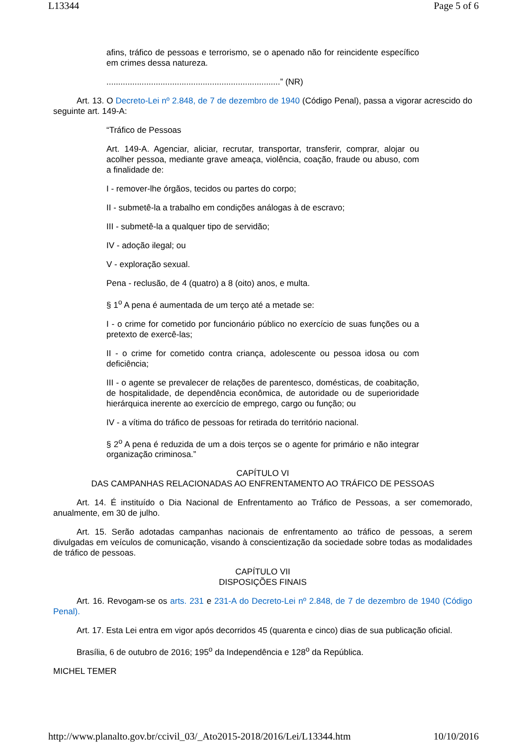L13344 Page 5 of 6
afins, tráfico de pessoas e terrorismo, se o apenado não for reincidente específico em crimes dessa natureza.
..........................................................................” (NR)
Art. 13. O Decreto-Lei nº 2.848, de 7 de dezembro de 1940 (Código Penal), passa a vigorar acrescido do seguinte art. 149-A:
“Tráfico de Pessoas
Art. 149-A. Agenciar, aliciar, recrutar, transportar, transferir, comprar, alojar ou acolher pessoa, mediante grave ameaça, violência, coação, fraude ou abuso, com a finalidade de:
I - remover-lhe órgãos, tecidos ou partes do corpo;
II - submetê-la a trabalho em condições análogas à de escravo;
III - submetê-la a qualquer tipo de servidão;
IV - adoção ilegal; ou
V - exploração sexual.
Pena - reclusão, de 4 (quatro) a 8 (oito) anos, e multa.
§ 1<sup>o</sup> A pena é aumentada de um terço até a metade se:
I - o crime for cometido por funcionário público no exercício de suas funções ou a pretexto de exercê-las;
II - o crime for cometido contra criança, adolescente ou pessoa idosa ou com deficiência;
III - o agente se prevalecer de relações de parentesco, domésticas, de coabitação, de hospitalidade, de dependência econômica, de autoridade ou de superioridade hierárquica inerente ao exercício de emprego, cargo ou função; ou
IV - a vítima do tráfico de pessoas for retirada do território nacional.
§ 2<sup>o</sup> A pena é reduzida de um a dois terços se o agente for primário e não integrar organização criminosa.”
CAPÍTULO VI
DAS CAMPANHAS RELACIONADAS AO ENFRENTAMENTO AO TRÁFICO DE PESSOAS
Art. 14. É instituído o Dia Nacional de Enfrentamento ao Tráfico de Pessoas, a ser comemorado, anualmente, em 30 de julho.
Art. 15. Serão adotadas campanhas nacionais de enfrentamento ao tráfico de pessoas, a serem divulgadas em veículos de comunicação, visando à conscientização da sociedade sobre todas as modalidades de tráfico de pessoas.
CAPÍTULO VII
DISPOSIÇÕES FINAIS
Art. 16. Revogam-se os arts. 231 e 231-A do Decreto-Lei nº 2.848, de 7 de dezembro de 1940 (Código Penal).
Art. 17. Esta Lei entra em vigor após decorridos 45 (quarenta e cinco) dias de sua publicação oficial.
Brasília, 6 de outubro de 2016; 195<sup>o</sup> da Independência e 128<sup>o</sup> da República.
MICHEL TEMER
http://www.planalto.gov.br/ccivil_03/_Ato2015-2018/2016/Lei/L13344.htm 10/10/2016